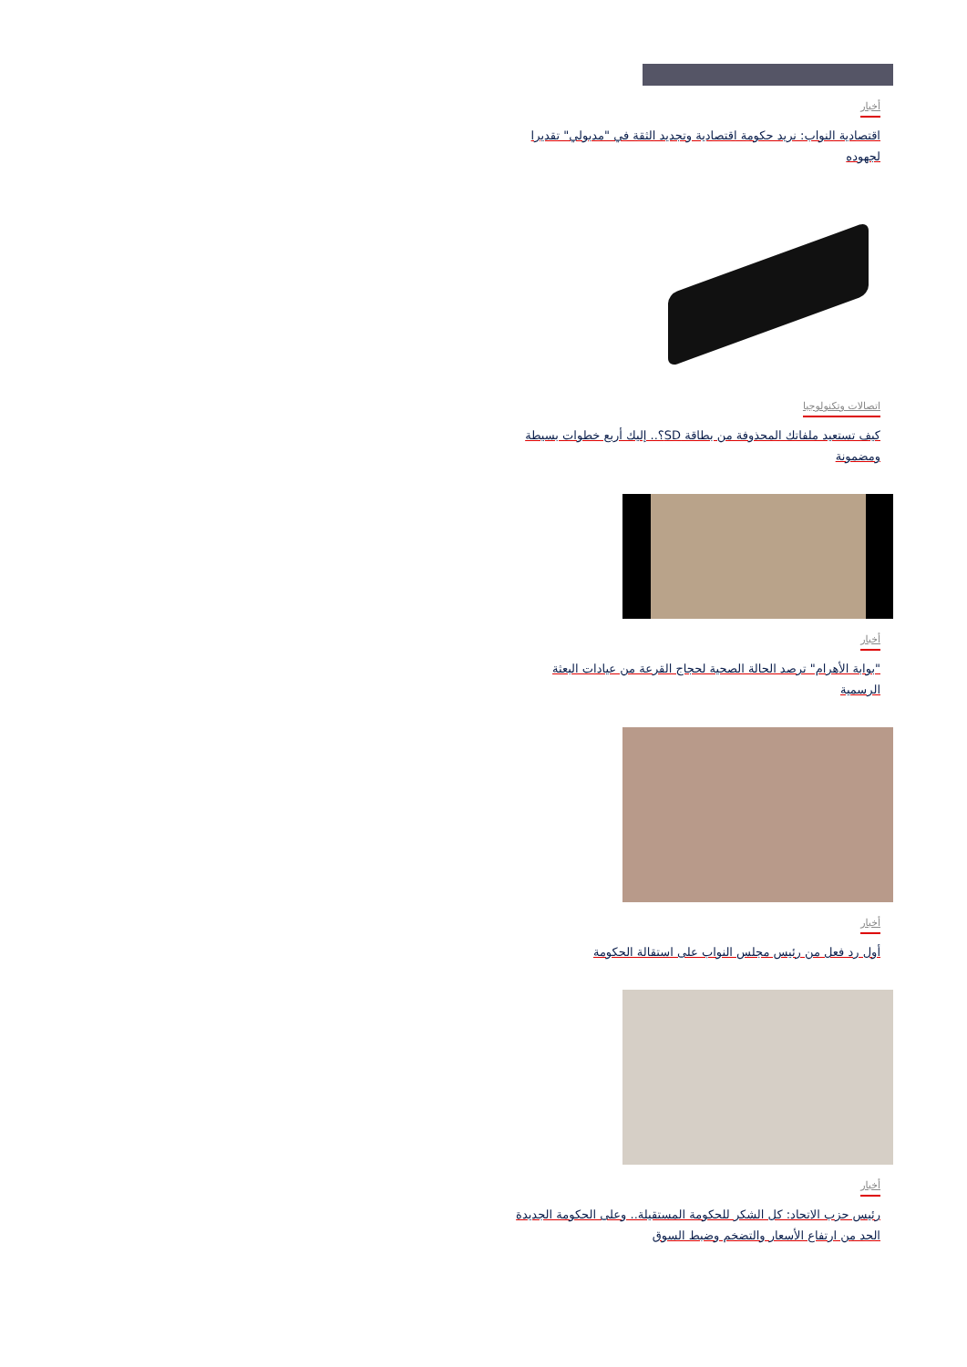أخبار
اقتصادية النواب: نريد حكومة اقتصادية وتجديد الثقة في "مدبولي" تقديرا لجهوده
اتصالات وتكنولوجيا
كيف تستعيد ملفاتك المحذوفة من بطاقة SD؟.. إليك أربع خطوات بسيطة ومضمونة
أخبار
"بوابة الأهرام" ترصد الحالة الصحية لحجاج القرعة من عيادات البعثة الرسمية
أخبار
أول رد فعل من رئيس مجلس النواب على استقالة الحكومة
أخبار
رئيس حزب الاتحاد: كل الشكر للحكومة المستقيلة.. وعلى الحكومة الجديدة الحد من ارتفاع الأسعار والتضخم وضبط السوق